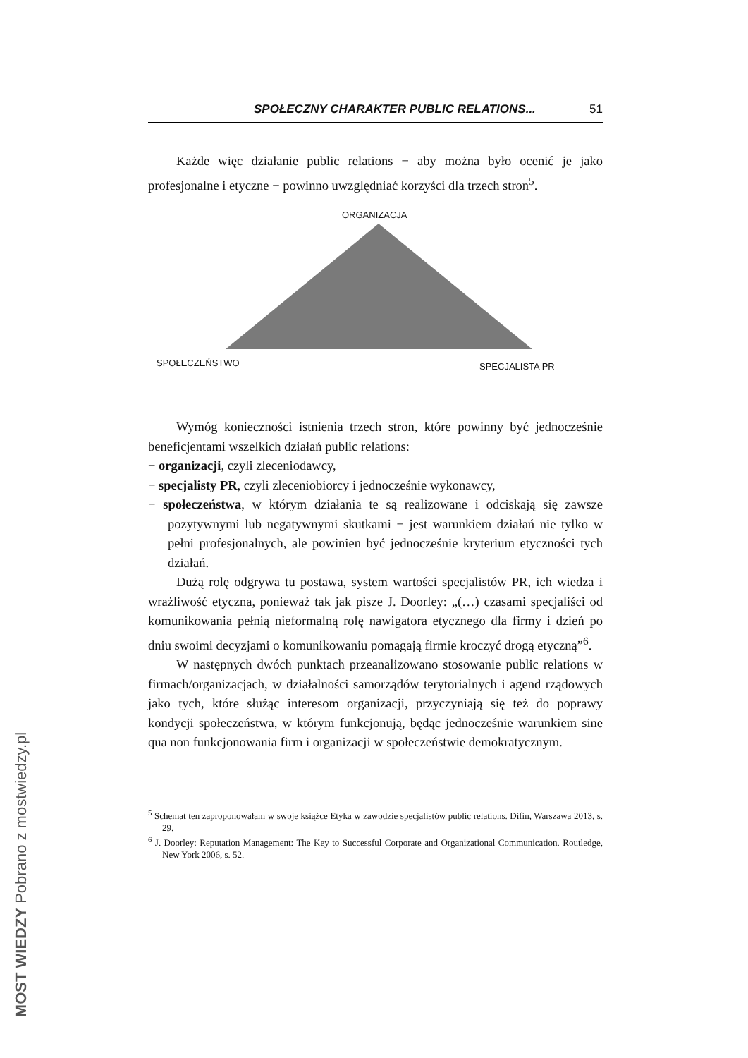SPOŁECZNY CHARAKTER PUBLIC RELATIONS... 51
Każde więc działanie public relations − aby można było ocenić je jako profesjonalne i etyczne − powinno uwzględniać korzyści dla trzech stron<sup>5</sup>.
ORGANIZACJA
SPOŁECZEŃSTWO SPECJALISTA PR
Wymóg konieczności istnienia trzech stron, które powinny być jednocześnie beneficjentami wszelkich działań public relations:
− organizacji, czyli zleceniodawcy,
− specjalisty PR, czyli zleceniobiorcy i jednocześnie wykonawcy,
− społeczeństwa, w którym działania te są realizowane i odciskają się zawsze pozytywnymi lub negatywnymi skutkami − jest warunkiem działań nie tylko w pełni profesjonalnych, ale powinien być jednocześnie kryterium etyczności tych działań.
Dużą rolę odgrywa tu postawa, system wartości specjalistów PR, ich wiedza i wrażliwość etyczna, ponieważ tak jak pisze J. Doorley: „(…) czasami specjaliści od komunikowania pełnią nieformalną rolę nawigatora etycznego dla firmy i dzień po dniu swoimi decyzjami o komunikowaniu pomagają firmie kroczyć drogą etyczną”<sup>6</sup>.
W następnych dwóch punktach przeanalizowano stosowanie public relations w firmach/organizacjach, w działalności samorządów terytorialnych i agend rządowych jako tych, które służąc interesom organizacji, przyczyniają się też do poprawy kondycji społeczeństwa, w którym funkcjonują, będąc jednocześnie warunkiem sine qua non funkcjonowania firm i organizacji w społeczeństwie demokratycznym.
<sup>5</sup> Schemat ten zaproponowałam w swoje książce Etyka w zawodzie specjalistów public relations. Difin, Warszawa 2013, s. 29.
<sup>6</sup> J. Doorley: Reputation Management: The Key to Successful Corporate and Organizational Communication. Routledge, New York 2006, s. 52.
MOST WIEDZY Pobrano z mostwiedzy.pl